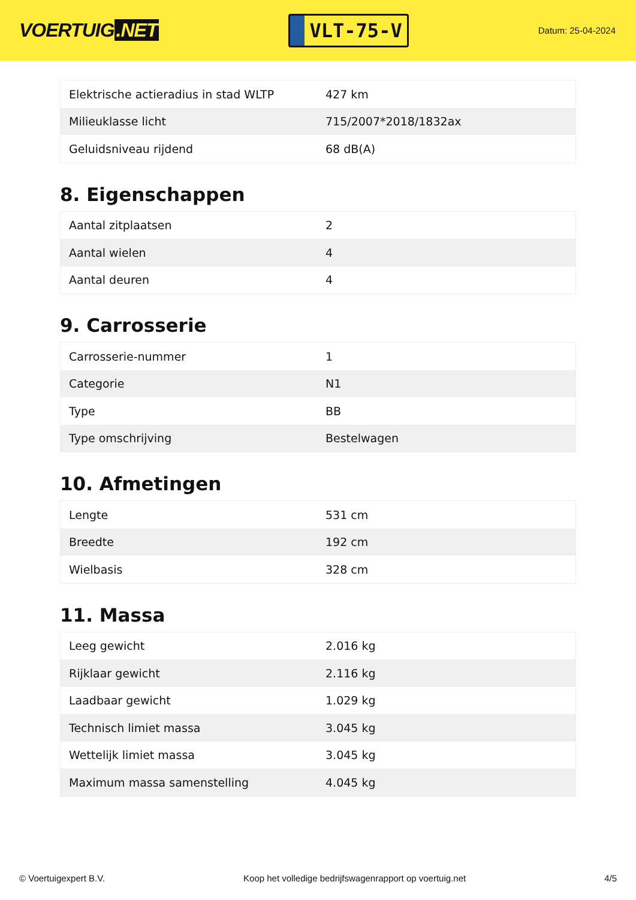VOERTUIG.NET
VLT-75-V
Datum: 25-04-2024
| Elektrische actieradius in stad WLTP | 427 km |
| Milieuklasse licht | 715/2007*2018/1832ax |
| Geluidsniveau rijdend | 68 dB(A) |
8. Eigenschappen
| Aantal zitplaatsen | 2 |
| Aantal wielen | 4 |
| Aantal deuren | 4 |
9. Carrosserie
| Carrosserie-nummer | 1 |
| Categorie | N1 |
| Type | BB |
| Type omschrijving | Bestelwagen |
10. Afmetingen
| Lengte | 531 cm |
| Breedte | 192 cm |
| Wielbasis | 328 cm |
11. Massa
| Leeg gewicht | 2.016 kg |
| Rijklaar gewicht | 2.116 kg |
| Laadbaar gewicht | 1.029 kg |
| Technisch limiet massa | 3.045 kg |
| Wettelijk limiet massa | 3.045 kg |
| Maximum massa samenstelling | 4.045 kg |
© Voertuigexpert B.V. Koop het volledige bedrijfswagenrapport op voertuig.net 4/5